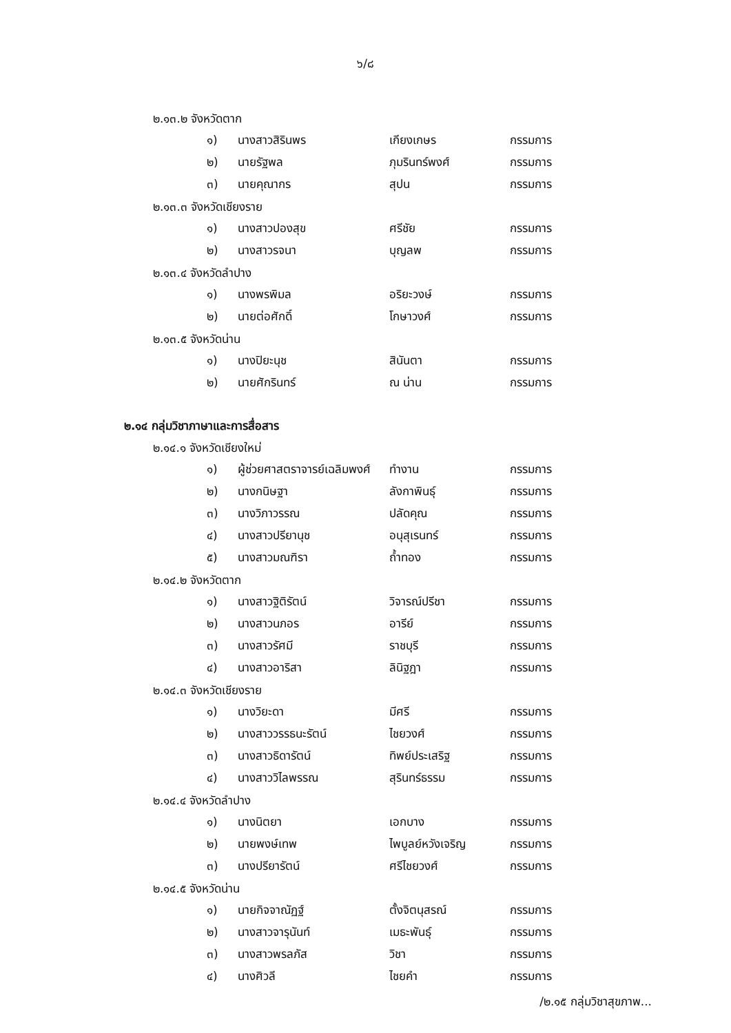๖/๘
๒.๑๓.๒ จังหวัดตาก
| ๑) | นางสาวสิรินพร | เกียงเกษร | กรรมการ |
| ๒) | นายรัฐพล | ภุมรินทร์พงศ์ | กรรมการ |
| ๓) | นายคุณากร | สุปน | กรรมการ |
๒.๑๓.๓ จังหวัดเชียงราย
| ๑) | นางสาวปองสุข | ศรีชัย | กรรมการ |
| ๒) | นางสาวรจนา | บุญลพ | กรรมการ |
๒.๑๓.๔ จังหวัดลำปาง
| ๑) | นางพรพิมล | อริยะวงษ์ | กรรมการ |
| ๒) | นายต่อศักดิ์ | โกษาวงศ์ | กรรมการ |
๒.๑๓.๕ จังหวัดน่าน
| ๑) | นางปิยะนุช | สินันตา | กรรมการ |
| ๒) | นายศักรินทร์ | ณ น่าน | กรรมการ |
๒.๑๔ กลุ่มวิชาภาษาและการสื่อสาร
๒.๑๔.๑ จังหวัดเชียงใหม่
| ๑) | ผู้ช่วยศาสตราจารย์เฉลิมพงศ์ | ทำงาน | กรรมการ |
| ๒) | นางกนิษฐา | ลังกาพินธุ์ | กรรมการ |
| ๓) | นางวิภาวรรณ | ปลัดคุณ | กรรมการ |
| ๔) | นางสาวปรียานุช | อนุสุเรนทร์ | กรรมการ |
| ๕) | นางสาวมณฑิรา | ถ้ำทอง | กรรมการ |
๒.๑๔.๒ จังหวัดตาก
| ๑) | นางสาวฐิติรัตน์ | วิจารณ์ปรีชา | กรรมการ |
| ๒) | นางสาวนภอร | อารีย์ | กรรมการ |
| ๓) | นางสาวรัศมี | ราชบุรี | กรรมการ |
| ๔) | นางสาวอาริสา | ลินิฐฎา | กรรมการ |
๒.๑๔.๓ จังหวัดเชียงราย
| ๑) | นางวิยะดา | มีศรี | กรรมการ |
| ๒) | นางสาววรรธนะรัตน์ | ไชยวงศ์ | กรรมการ |
| ๓) | นางสาวธิดารัตน์ | ทิพย์ประเสริฐ | กรรมการ |
| ๔) | นางสาววิไลพรรณ | สุรินทร์ธรรม | กรรมการ |
๒.๑๔.๔ จังหวัดลำปาง
| ๑) | นางนิตยา | เอกบาง | กรรมการ |
| ๒) | นายพงษ์เทพ | ไพบูลย์หวังเจริญ | กรรมการ |
| ๓) | นางปรียารัตน์ | ศรีไชยวงศ์ | กรรมการ |
๒.๑๔.๕ จังหวัดน่าน
| ๑) | นายกิจจาณัฏฐ์ | ตั้งจิตนุสรณ์ | กรรมการ |
| ๒) | นางสาวจารุนันท์ | เมธะพันธุ์ | กรรมการ |
| ๓) | นางสาวพรลภัส | วิชา | กรรมการ |
| ๔) | นางศิวลี | ไชยคำ | กรรมการ |
/๒.๑๕ กลุ่มวิชาสุขภาพ...